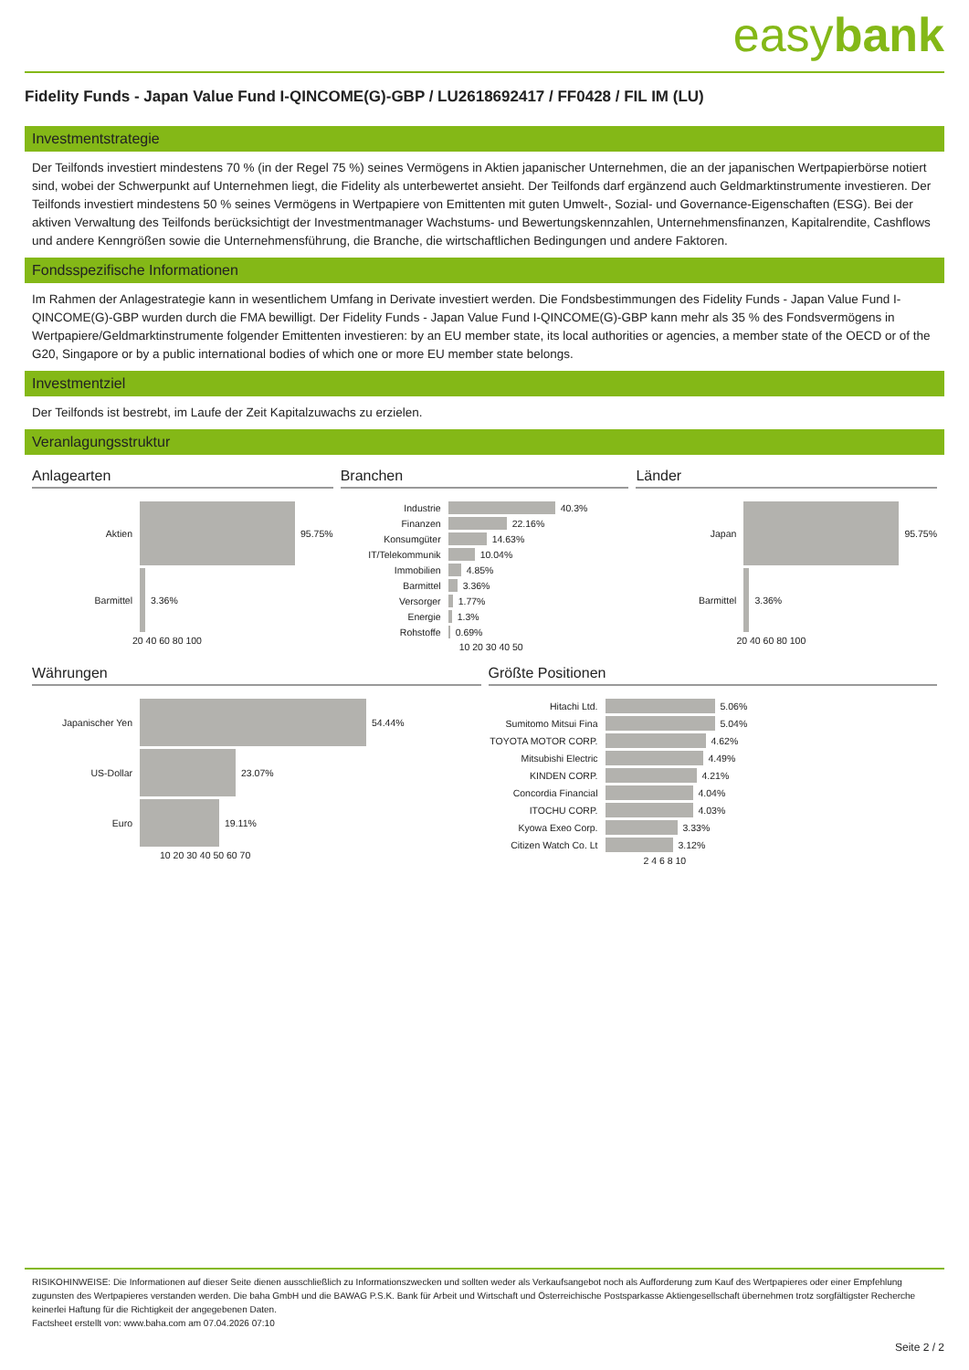easybank
Fidelity Funds - Japan Value Fund I-QINCOME(G)-GBP / LU2618692417 / FF0428 / FIL IM (LU)
Investmentstrategie
Der Teilfonds investiert mindestens 70 % (in der Regel 75 %) seines Vermögens in Aktien japanischer Unternehmen, die an der japanischen Wertpapierbörse notiert sind, wobei der Schwerpunkt auf Unternehmen liegt, die Fidelity als unterbewertet ansieht. Der Teilfonds darf ergänzend auch Geldmarktinstrumente investieren. Der Teilfonds investiert mindestens 50 % seines Vermögens in Wertpapiere von Emittenten mit guten Umwelt-, Sozial- und Governance-Eigenschaften (ESG). Bei der aktiven Verwaltung des Teilfonds berücksichtigt der Investmentmanager Wachstums- und Bewertungskennzahlen, Unternehmensfinanzen, Kapitalrendite, Cashflows und andere Kenngrößen sowie die Unternehmensführung, die Branche, die wirtschaftlichen Bedingungen und andere Faktoren.
Fondsspezifische Informationen
Im Rahmen der Anlagestrategie kann in wesentlichem Umfang in Derivate investiert werden. Die Fondsbestimmungen des Fidelity Funds - Japan Value Fund I-QINCOME(G)-GBP wurden durch die FMA bewilligt. Der Fidelity Funds - Japan Value Fund I-QINCOME(G)-GBP kann mehr als 35 % des Fondsvermögens in Wertpapiere/Geldmarktinstrumente folgender Emittenten investieren: by an EU member state, its local authorities or agencies, a member state of the OECD or of the G20, Singapore or by a public international bodies of which one or more EU member state belongs.
Investmentziel
Der Teilfonds ist bestrebt, im Laufe der Zeit Kapitalzuwachs zu erzielen.
Veranlagungsstruktur
Anlagearten
Aktien 95.75%
Barmittel 3.36%
20 40 60 80 100
Branchen
Industrie 40.3%
Finanzen 22.16%
Konsumgüter 14.63%
IT/Telekommunik 10.04%
Immobilien 4.85%
Barmittel 3.36%
Versorger 1.77%
Energie 1.3%
Rohstoffe 0.69%
10 20 30 40 50
Länder
Japan 95.75%
Barmittel 3.36%
20 40 60 80 100
Währungen
Japanischer Yen 54.44%
US-Dollar 23.07%
Euro 19.11%
10 20 30 40 50 60 70
Größte Positionen
Hitachi Ltd. 5.06%
Sumitomo Mitsui Fina 5.04%
TOYOTA MOTOR CORP. 4.62%
Mitsubishi Electric 4.49%
KINDEN CORP. 4.21%
Concordia Financial 4.04%
ITOCHU CORP. 4.03%
Kyowa Exeo Corp. 3.33%
Citizen Watch Co. Lt 3.12%
2 4 6 8 10
RISIKOHINWEISE: Die Informationen auf dieser Seite dienen ausschließlich zu Informationszwecken und sollten weder als Verkaufsangebot noch als Aufforderung zum Kauf des Wertpapieres oder einer Empfehlung zugunsten des Wertpapieres verstanden werden. Die baha GmbH und die BAWAG P.S.K. Bank für Arbeit und Wirtschaft und Österreichische Postsparkasse Aktiengesellschaft übernehmen trotz sorgfältigster Recherche keinerlei Haftung für die Richtigkeit der angegebenen Daten.
Factsheet erstellt von: www.baha.com am 07.04.2026 07:10
Seite 2 / 2